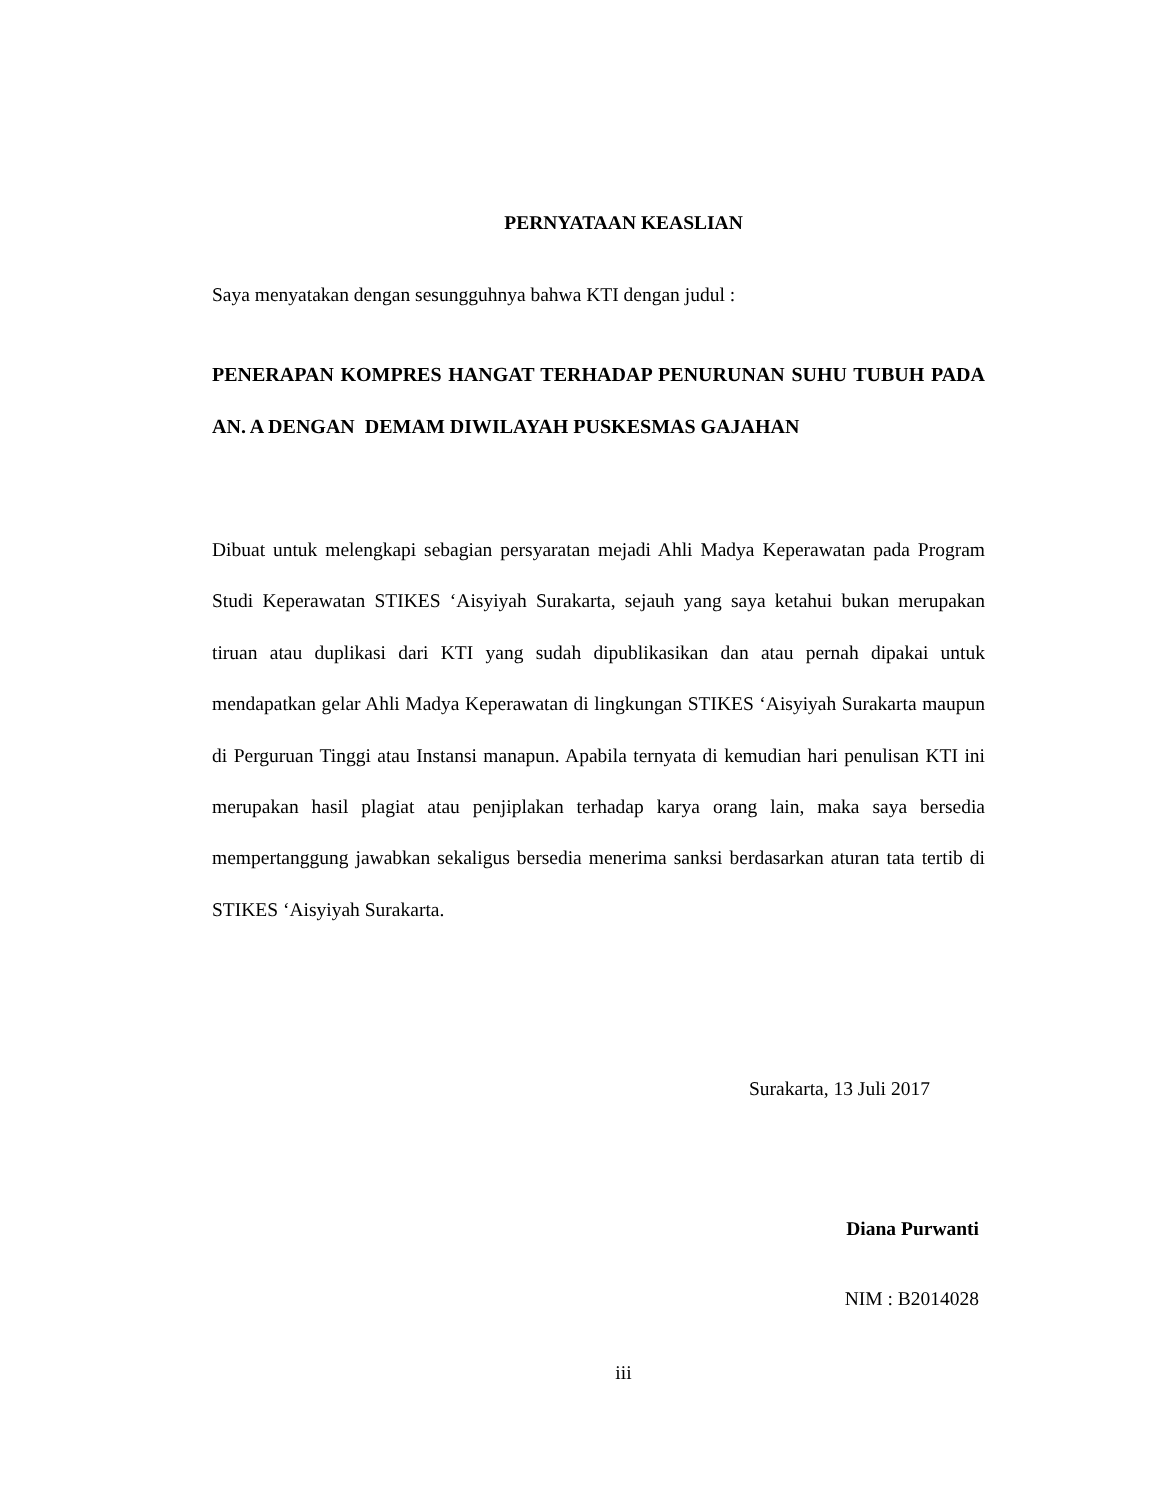PERNYATAAN KEASLIAN
Saya menyatakan dengan sesungguhnya bahwa KTI dengan judul :
PENERAPAN KOMPRES HANGAT TERHADAP PENURUNAN SUHU TUBUH PADA AN. A DENGAN DEMAM DIWILAYAH PUSKESMAS GAJAHAN
Dibuat untuk melengkapi sebagian persyaratan mejadi Ahli Madya Keperawatan pada Program Studi Keperawatan STIKES ‘Aisyiyah Surakarta, sejauh yang saya ketahui bukan merupakan tiruan atau duplikasi dari KTI yang sudah dipublikasikan dan atau pernah dipakai untuk mendapatkan gelar Ahli Madya Keperawatan di lingkungan STIKES ‘Aisyiyah Surakarta maupun di Perguruan Tinggi atau Instansi manapun. Apabila ternyata di kemudian hari penulisan KTI ini merupakan hasil plagiat atau penjiplakan terhadap karya orang lain, maka saya bersedia mempertanggung jawabkan sekaligus bersedia menerima sanksi berdasarkan aturan tata tertib di STIKES ‘Aisyiyah Surakarta.
Surakarta, 13 Juli 2017
Diana Purwanti
NIM : B2014028
iii